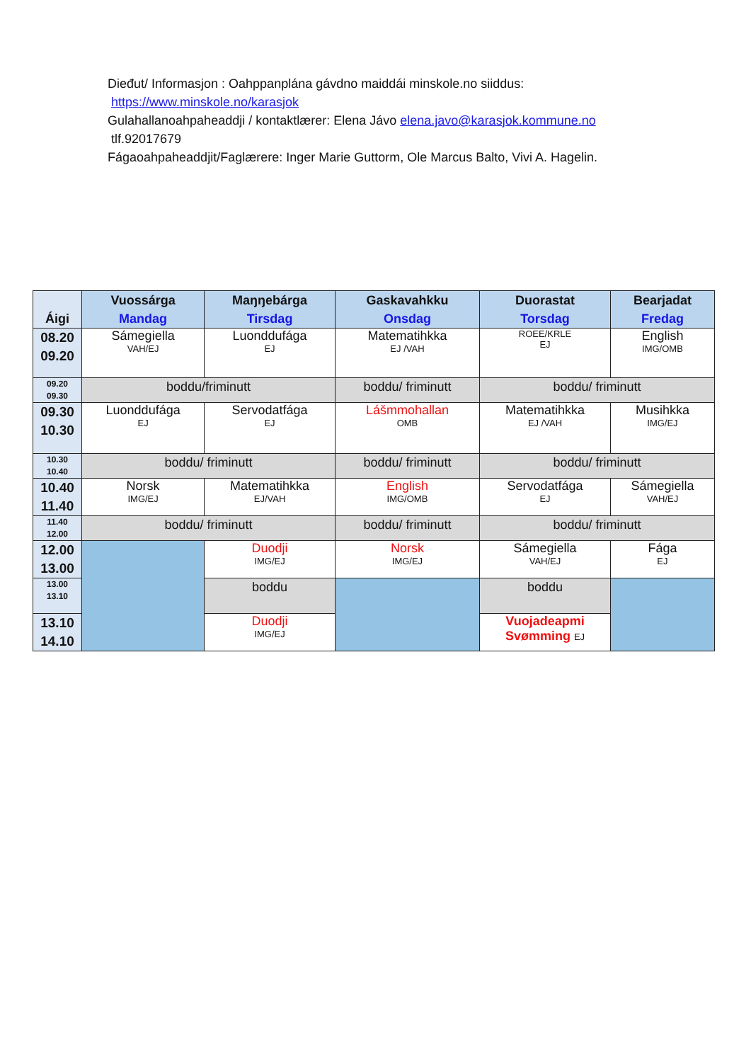Dieđut/ Informasjon : Oahppanplána gávdno maiddái minskole.no siiddus:
https://www.minskole.no/karasjok
Gulahallanoahpaheaddji / kontaktlærer: Elena Jávo elena.javo@karasjok.kommune.no
tlf.92017679
Fágaoahpaheaddjit/Faglærere: Inger Marie Guttorm, Ole Marcus Balto, Vivi A. Hagelin.
| Áigi | Vuossárga Mandag | Maŋŋebárga Tirsdag | Gaskavahkku Onsdag | Duorastat Torsdag | Bearjadat Fredag |
| --- | --- | --- | --- | --- | --- |
| 08.20 09.20 | Sámegiella VAH/EJ | Luonddufága EJ | Matematihkka EJ /VAH | ROEE/KRLE EJ | English IMG/OMB |
| 09.20 09.30 | boddu/friminutt | | boddu/ friminutt | boddu/ friminutt | |
| 09.30 10.30 | Luonddufága EJ | Servodatfága EJ | Lášmmohallan OMB | Matematihkka EJ /VAH | Musihkka IMG/EJ |
| 10.30 10.40 | boddu/ friminutt | | boddu/ friminutt | boddu/ friminutt | |
| 10.40 11.40 | Norsk IMG/EJ | Matematihkka EJ/VAH | English IMG/OMB | Servodatfága EJ | Sámegiella VAH/EJ |
| 11.40 12.00 | boddu/ friminutt | | boddu/ friminutt | boddu/ friminutt | |
| 12.00 13.00 | | Duodji IMG/EJ | Norsk IMG/EJ | Sámegiella VAH/EJ | Fága EJ |
| 13.00 13.10 | | boddu | | boddu | |
| 13.10 14.10 | | Duodji IMG/EJ | | Vuojadeapmi Svømming EJ | |